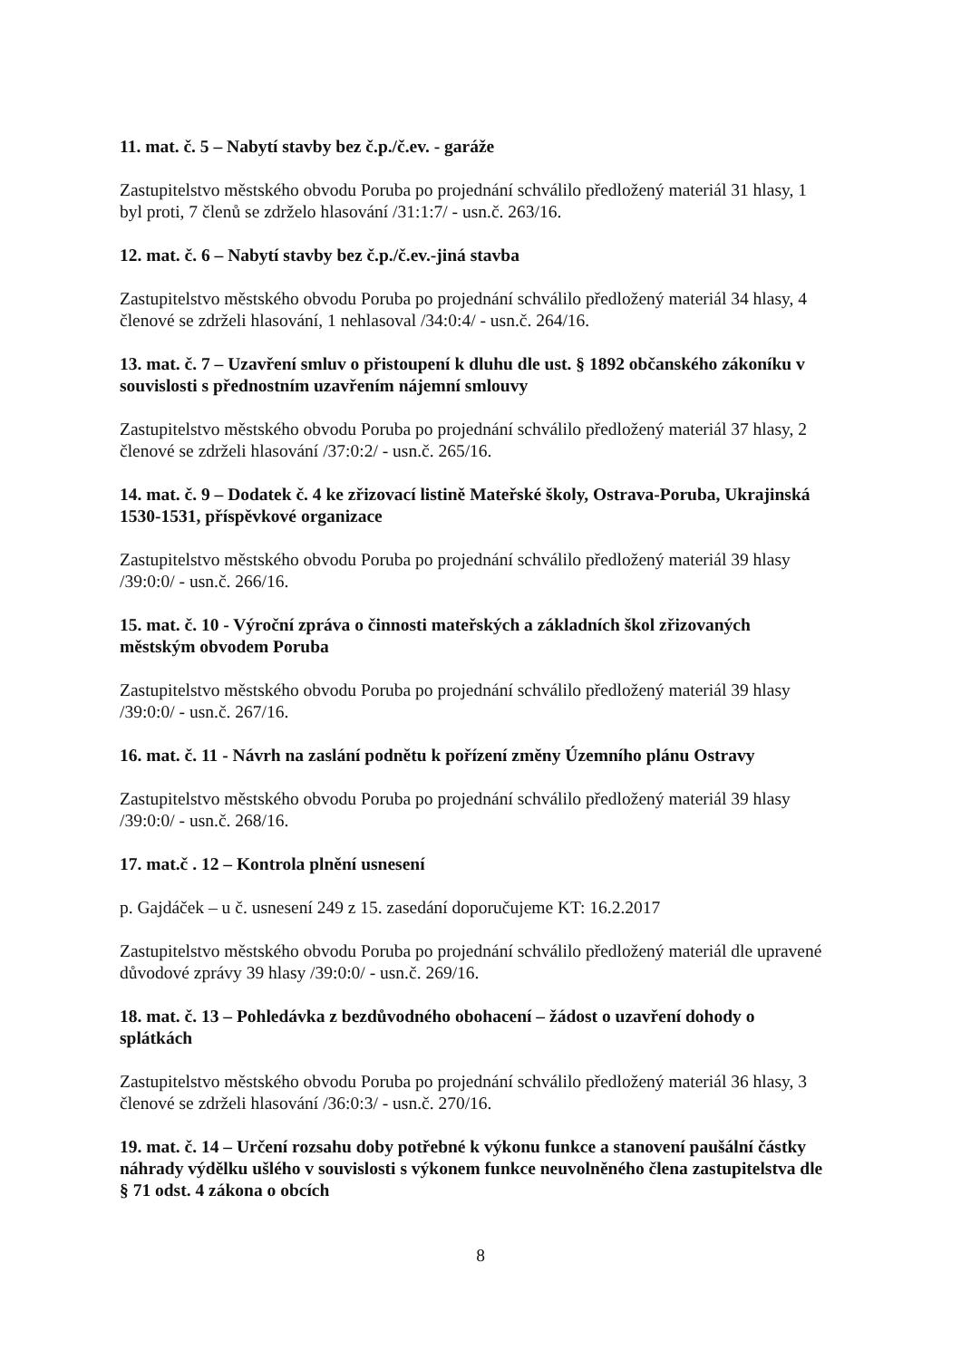11. mat. č. 5 – Nabytí stavby bez č.p./č.ev. - garáže
Zastupitelstvo městského obvodu Poruba po projednání schválilo předložený materiál 31 hlasy, 1 byl proti, 7 členů se zdrželo hlasování /31:1:7/ - usn.č. 263/16.
12. mat. č. 6 – Nabytí stavby bez č.p./č.ev.-jiná stavba
Zastupitelstvo městského obvodu Poruba po projednání schválilo předložený materiál 34 hlasy, 4 členové se zdrželi hlasování, 1 nehlasoval /34:0:4/ - usn.č. 264/16.
13. mat. č. 7 – Uzavření smluv o přistoupení k dluhu dle ust. § 1892 občanského zákoníku v souvislosti s přednostním uzavřením nájemní smlouvy
Zastupitelstvo městského obvodu Poruba po projednání schválilo předložený materiál 37 hlasy, 2 členové se zdrželi hlasování /37:0:2/ - usn.č. 265/16.
14. mat. č. 9 – Dodatek č. 4 ke zřizovací listině Mateřské školy, Ostrava-Poruba, Ukrajinská 1530-1531, příspěvkové organizace
Zastupitelstvo městského obvodu Poruba po projednání schválilo předložený materiál 39 hlasy /39:0:0/ - usn.č. 266/16.
15. mat. č. 10 - Výroční zpráva o činnosti mateřských a základních škol zřizovaných městským obvodem Poruba
Zastupitelstvo městského obvodu Poruba po projednání schválilo předložený materiál 39 hlasy /39:0:0/ - usn.č. 267/16.
16. mat. č. 11 - Návrh na zaslání podnětu k pořízení změny Územního plánu Ostravy
Zastupitelstvo městského obvodu Poruba po projednání schválilo předložený materiál 39 hlasy /39:0:0/ - usn.č. 268/16.
17. mat.č . 12 – Kontrola plnění usnesení
p. Gajdáček – u č. usnesení 249 z 15. zasedání doporučujeme KT: 16.2.2017
Zastupitelstvo městského obvodu Poruba po projednání schválilo předložený materiál dle upravené důvodové zprávy 39 hlasy /39:0:0/ - usn.č. 269/16.
18. mat. č. 13 – Pohledávka z bezdůvodného obohacení – žádost o uzavření dohody o splátkách
Zastupitelstvo městského obvodu Poruba po projednání schválilo předložený materiál 36 hlasy, 3 členové se zdrželi hlasování /36:0:3/ - usn.č. 270/16.
19. mat. č. 14 – Určení rozsahu doby potřebné k výkonu funkce a stanovení paušální částky náhrady výdělku ušlého v souvislosti s výkonem funkce neuvolněného člena zastupitelstva dle § 71 odst. 4 zákona o obcích
8